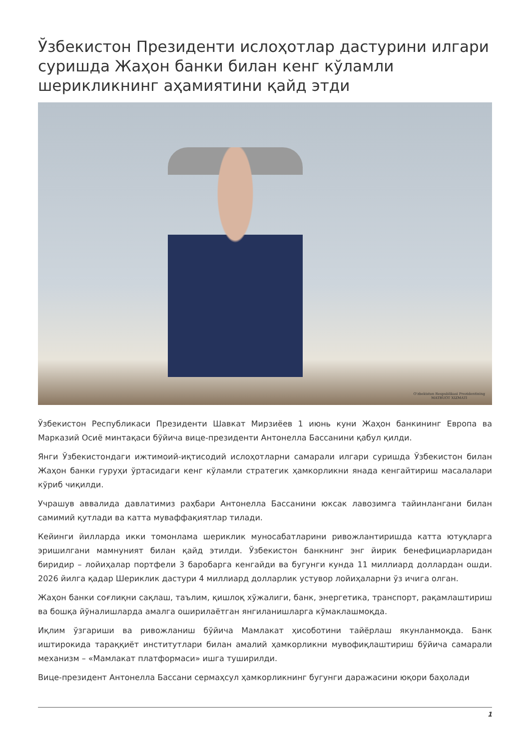Ўзбекистон Президенти ислоҳотлар дастурини илгари суришда Жаҳон банки билан кенг кўламли шерикликнинг аҳамиятини қайд этди
O'zbekiston Respublikasi Prezidentining
MATBUOT XIZMATI
Ўзбекистон Республикаси Президенти Шавкат Мирзиёев 1 июнь куни Жаҳон банкининг Европа ва Марказий Осиё минтақаси бўйича вице-президенти Антонелла Бассанини қабул қилди.
Янги Ўзбекистондаги ижтимоий-иқтисодий ислоҳотларни самарали илгари суришда Ўзбекистон билан Жаҳон банки гуруҳи ўртасидаги кенг кўламли стратегик ҳамкорликни янада кенгайтириш масалалари кўриб чиқилди.
Учрашув аввалида давлатимиз раҳбари Антонелла Бассанини юксак лавозимга тайинлангани билан самимий қутлади ва катта муваффақиятлар тилади.
Кейинги йилларда икки томонлама шериклик муносабатларини ривожлантиришда катта ютуқларга эришилгани мамнуният билан қайд этилди. Ўзбекистон банкнинг энг йирик бенефициарларидан биридир – лойиҳалар портфели 3 баробарга кенгайди ва бугунги кунда 11 миллиард доллардан ошди. 2026 йилга қадар Шериклик дастури 4 миллиард долларлик устувор лойиҳаларни ўз ичига олган.
Жаҳон банки соғлиқни сақлаш, таълим, қишлоқ хўжалиги, банк, энергетика, транспорт, рақамлаштириш ва бошқа йўналишларда амалга оширилаётган янгиланишларга кўмаклашмоқда.
Иқлим ўзгариши ва ривожланиш бўйича Мамлакат ҳисоботини тайёрлаш якунланмоқда. Банк иштирокида тараққиёт институтлари билан амалий ҳамкорликни мувофиқлаштириш бўйича самарали механизм – «Мамлакат платформаси» ишга туширилди.
Вице-президент Антонелла Бассани сермаҳсул ҳамкорликнинг бугунги даражасини юқори баҳолади
1